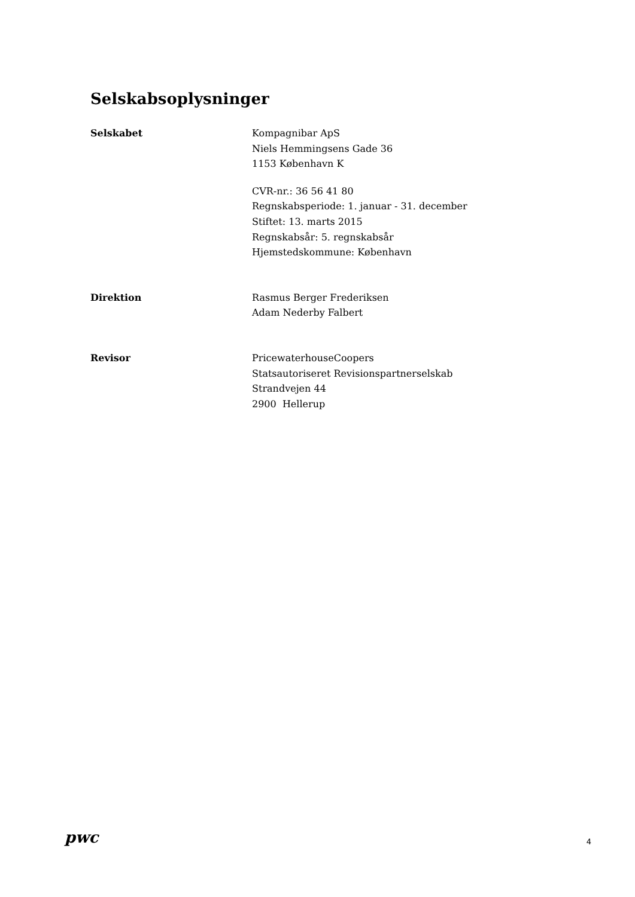Selskabsoplysninger
Selskabet Kompagnibar ApS
Niels Hemmingsens Gade 36
1153 København K
CVR-nr.: 36 56 41 80
Regnskabsperiode: 1. januar - 31. december
Stiftet: 13. marts 2015
Regnskabsår: 5. regnskabsår
Hjemstedskommune: København
Direktion Rasmus Berger Frederiksen
Adam Nederby Falbert
Revisor PricewaterhouseCoopers
Statsautoriseret Revisionspartnerselskab
Strandvejen 44
2900 Hellerup
pwc
4